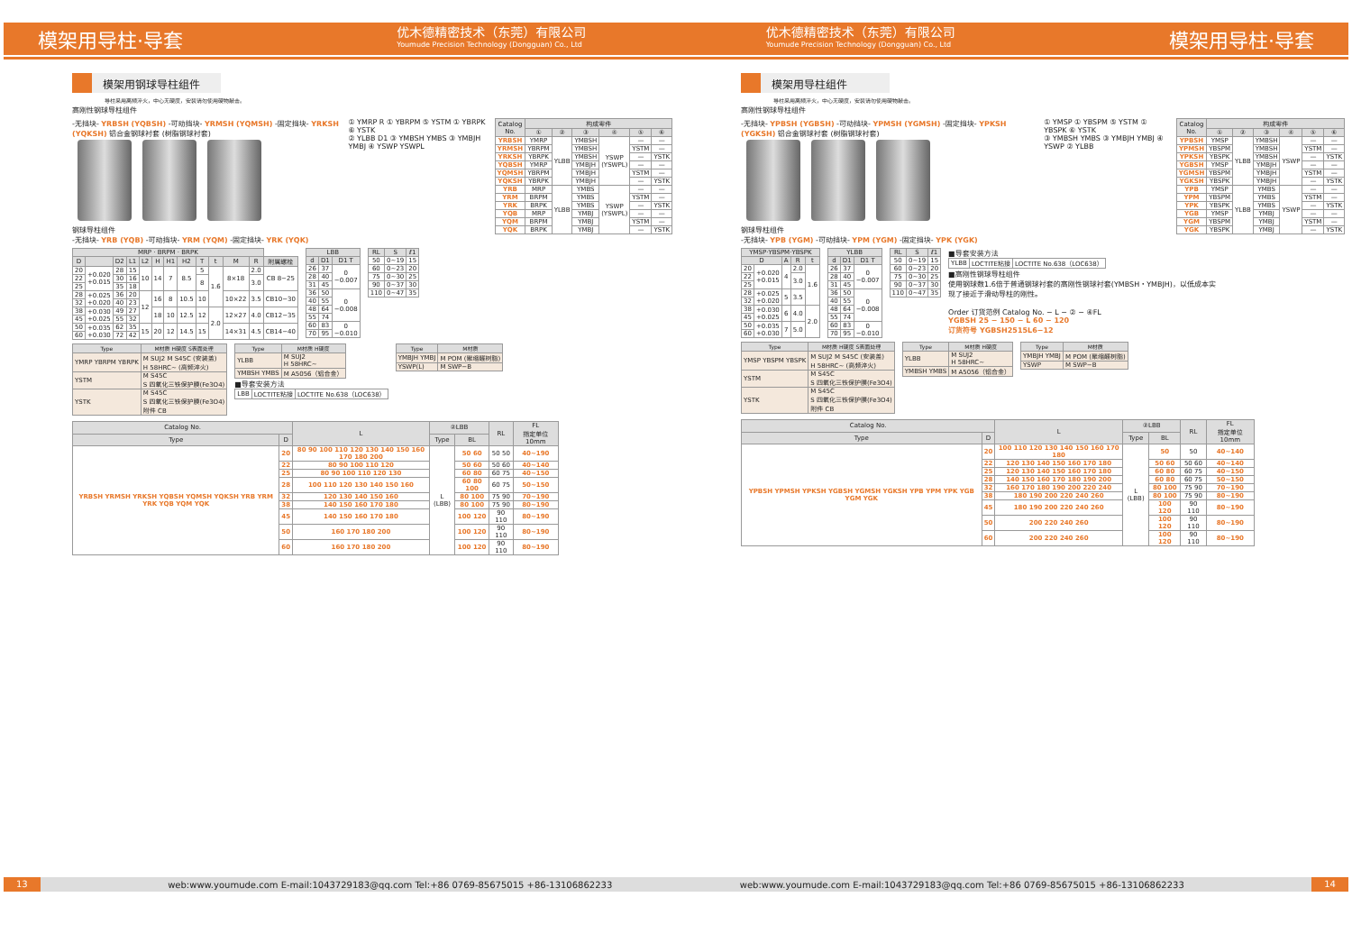模架用导柱·导套 优木德精密技术（东莞）有限公司
Youmude Precision Technology (Dongguan) Co., Ltd 优木德精密技术（东莞）有限公司
Youmude Precision Technology (Dongguan) Co., Ltd 模架用导柱·导套
模架用钢球导柱组件
导柱采用高频淬火，中心无硬度，安装请勿使用硬物敲击。
高刚性钢球导柱组件
-无挡块- YRBSH (YQBSH) -可动挡块- YRMSH (YQMSH) -固定挡块- YRKSH (YQKSH) 铝合金钢球衬套 (树脂钢球衬套)
钢球导柱组件
-无挡块- YRB (YQB) -可动挡块- YRM (YQM) -固定挡块- YRK (YQK)
① YMRP R ① YBRPM ⑤ YSTM ① YBRPK ⑥ YSTK
② YLBB D1 ③ YMBSH YMBS ③ YMBJH YMBJ ④ YSWP YSWPL
| Catalog No. | 构成零件 | | | | | |
| --- | --- | --- | --- | --- | --- | --- |
| | ① | ② | ③ | ④ | ⑤ | ⑥ |
| YRBSH | YMRP | YLBB | YMBSH | YSWP (YSWPL) | — | — |
| YRMSH | YBRPM | | YMBSH | | YSTM | — |
| YRKSH | YBRPK | | YMBSH | | — | YSTK |
| YQBSH | YMRP | | YMBJH | | — | — |
| YQMSH | YBRPM | | YMBJH | | YSTM | — |
| YQKSH | YBRPK | | YMBJH | | — | YSTK |
| YRB | MRP | YLBB | YMBS | YSWP (YSWPL) | — | — |
| YRM | BRPM | | YMBS | | YSTM | — |
| YRK | BRPK | | YMBS | | — | YSTK |
| YQB | MRP | | YMBJ | | — | — |
| YQM | BRPM | | YMBJ | | YSTM | — |
| YQK | BRPK | | YMBJ | | — | YSTK |
| MRP · BRPM · BRPK | | | | | | | | | | | | |
| --- | --- | --- | --- | --- | --- | --- | --- | --- | --- | --- | --- | --- |
| D | | D2 | L1 | L2 | H | H1 | H2 | T | t | M | R | 附属螺栓 |
| 20 | +0.020 +0.015 | 28 | 15 | 10 | 14 | 7 | 8.5 | 5 | 1.6 | 8×18 | 2.0 | CB 8−25 |
| 22 | | 30 | 16 | | | | | 8 | | | 3.0 | |
| 25 | | 35 | 18 | | | | | | | | | |
| 28 | +0.025 +0.020 | 36 | 20 | 12 | 16 | 8 | 10.5 | 10 | | 10×22 | 3.5 | CB10−30 |
| 32 | | 40 | 23 | | | | | | | | | |
| 38 | +0.030 +0.025 | 49 | 27 | | 18 | 10 | 12.5 | 12 | 2.0 | 12×27 | 4.0 | CB12−35 |
| 45 | | 55 | 32 | | | | | | | | | |
| 50 | +0.035 +0.030 | 62 | 35 | 15 | 20 | 12 | 14.5 | 15 | | 14×31 | 4.5 | CB14−40 |
| 60 | | 72 | 42 | | | | | | | | | |
| LBB | | |
| --- | --- | --- |
| d | D1 | D1 T |
| 26 | 37 | 0 −0.007 |
| 28 | 40 | |
| 31 | 45 | |
| 36 | 50 | 0 −0.008 |
| 40 | 55 | |
| 48 | 64 | |
| 55 | 74 | |
| 60 | 83 | 0 −0.010 |
| 70 | 95 | |
| RL | S | ℓ1 |
| --- | --- | --- |
| 50 | 0~19 | 15 |
| 60 | 0~23 | 20 |
| 75 | 0~30 | 25 |
| 90 | 0~37 | 30 |
| 110 | 0~47 | 35 |
| Type | M材质 H硬度 S表面处理 |
| --- | --- |
| YMRP YBRPM YBRPK | M SUJ2 M S45C (安装盖) H 58HRC~ (高频淬火) |
| YSTM | M S45C S 四氧化三铁保护膜(Fe3O4) |
| YSTK | M S45C S 四氧化三铁保护膜(Fe3O4) 附件 CB |
| Type | M材质 H硬度 |
| --- | --- |
| YLBB | M SUJ2 H 58HRC~ |
| YMBSH YMBS | M A5056（铝合金） |
■导套安装方法
| LBB | LOCTITE粘接 | LOCTITE No.638（LOC638） |
| Type | M材质 |
| --- | --- |
| YMBJH YMBJ | M POM (聚缩醛树脂) |
| YSWP(L) | M SWP−B |
| Catalog No. | | L | ②LBB | | RL | FL 指定单位10mm |
| --- | --- | --- | --- | --- | --- | --- |
| Type | D | | Type | BL | | |
| YRBSH YRMSH YRKSH YQBSH YQMSH YQKSH YRB YRM YRK YQB YQM YQK | 20 | 80 90 100 110 120 130 140 150 160 170 180 200 | L (LBB) | 50 60 | 50 50 | 40~190 |
| | 22 | 80 90 100 110 120 | | 50 60 | 50 60 | 40~140 |
| | 25 | 80 90 100 110 120 130 | | 60 80 | 60 75 | 40~150 |
| | 28 | 100 110 120 130 140 150 160 | | 60 80 100 | 60 75 | 50~150 |
| | 32 | 120 130 140 150 160 | | 80 100 | 75 90 | 70~190 |
| | 38 | 140 150 160 170 180 | | 80 100 | 75 90 | 80~190 |
| | 45 | 140 150 160 170 180 | | 100 120 | 90 110 | 80~190 |
| | 50 | 160 170 180 200 | | 100 120 | 90 110 | 80~190 |
| | 60 | 160 170 180 200 | | 100 120 | 90 110 | 80~190 |
模架用导柱组件
导柱采用高频淬火，中心无硬度，安装请勿使用硬物敲击。
高刚性钢球导柱组件
-无挡块- YPBSH (YGBSH) -可动挡块- YPMSH (YGMSH) -固定挡块- YPKSH (YGKSH) 铝合金钢球衬套 (树脂钢球衬套)
钢球导柱组件
-无挡块- YPB (YGM) -可动挡块- YPM (YGM) -固定挡块- YPK (YGK)
① YMSP ① YBSPM ⑤ YSTM ① YBSPK ⑥ YSTK
③ YMBSH YMBS ③ YMBJH YMBJ ④ YSWP ② YLBB
| Catalog No. | 构成零件 | | | | | |
| --- | --- | --- | --- | --- | --- | --- |
| | ① | ② | ③ | ④ | ⑤ | ⑥ |
| YPBSH | YMSP | YLBB | YMBSH | YSWP | — | — |
| YPMSH | YBSPM | | YMBSH | | YSTM | — |
| YPKSH | YBSPK | | YMBSH | | — | YSTK |
| YGBSH | YMSP | | YMBJH | | — | — |
| YGMSH | YBSPM | | YMBJH | | YSTM | — |
| YGKSH | YBSPK | | YMBJH | | — | YSTK |
| YPB | YMSP | YLBB | YMBS | YSWP | — | — |
| YPM | YBSPM | | YMBS | | YSTM | — |
| YPK | YBSPK | | YMBS | | — | YSTK |
| YGB | YMSP | | YMBJ | | — | — |
| YGM | YBSPM | | YMBJ | | YSTM | — |
| YGK | YBSPK | | YMBJ | | — | YSTK |
| YMSP·YBSPM·YBSPK | | | | |
| --- | --- | --- | --- | --- |
| D | | A | R | t |
| 20 | +0.020 +0.015 | 4 | 2.0 | 1.6 |
| 22 | | | 3.0 | |
| 25 | | | | |
| 28 | +0.025 +0.020 | 5 | 3.5 | |
| 32 | | | | |
| 38 | +0.030 +0.025 | 6 | 4.0 | 2.0 |
| 45 | | | | |
| 50 | +0.035 +0.030 | 7 | 5.0 | |
| 60 | | | | |
| YLBB | | |
| --- | --- | --- |
| d | D1 | D1 T |
| 26 | 37 | 0 −0.007 |
| 28 | 40 | |
| 31 | 45 | |
| 36 | 50 | 0 −0.008 |
| 40 | 55 | |
| 48 | 64 | |
| 55 | 74 | |
| 60 | 83 | 0 −0.010 |
| 70 | 95 | |
| RL | S | ℓ1 |
| --- | --- | --- |
| 50 | 0~19 | 15 |
| 60 | 0~23 | 20 |
| 75 | 0~30 | 25 |
| 90 | 0~37 | 30 |
| 110 | 0~47 | 35 |
■导套安装方法
| YLBB | LOCTITE粘接 | LOCTITE No.638（LOC638） |
■高刚性钢球导柱组件
使用钢球数1.6倍于普通钢球衬套的高刚性钢球衬套(YMBSH・YMBJH)，以低成本实现了接近于滑动导柱的刚性。
Order 订货范例 Catalog No. − L − ② − ④FL
YGBSH 25 − 150 − L 60 − 120
订货符号 YGBSH2515L6−12
| Type | M材质 H硬度 S表面处理 |
| --- | --- |
| YMSP YBSPM YBSPK | M SUJ2 M S45C (安装盖) H 58HRC~ (高频淬火) |
| YSTM | M S45C S 四氧化三铁保护膜(Fe3O4) |
| YSTK | M S45C S 四氧化三铁保护膜(Fe3O4) 附件 CB |
| Type | M材质 H硬度 |
| --- | --- |
| YLBB | M SUJ2 H 58HRC~ |
| YMBSH YMBS | M A5056（铝合金） |
| Type | M材质 |
| --- | --- |
| YMBJH YMBJ | M POM (聚缩醛树脂) |
| YSWP | M SWP−B |
| Catalog No. | | L | ②LBB | | RL | FL 指定单位10mm |
| --- | --- | --- | --- | --- | --- | --- |
| Type | D | | Type | BL | | |
| YPBSH YPMSH YPKSH YGBSH YGMSH YGKSH YPB YPM YPK YGB YGM YGK | 20 | 100 110 120 130 140 150 160 170 180 | L (LBB) | 50 | 50 | 40~140 |
| | 22 | 120 130 140 150 160 170 180 | | 50 60 | 50 60 | 40~140 |
| | 25 | 120 130 140 150 160 170 180 | | 60 80 | 60 75 | 40~150 |
| | 28 | 140 150 160 170 180 190 200 | | 60 80 | 60 75 | 50~150 |
| | 32 | 160 170 180 190 200 220 240 | | 80 100 | 75 90 | 70~190 |
| | 38 | 180 190 200 220 240 260 | | 80 100 | 75 90 | 80~190 |
| | 45 | 180 190 200 220 240 260 | | 100 120 | 90 110 | 80~190 |
| | 50 | 200 220 240 260 | | 100 120 | 90 110 | 80~190 |
| | 60 | 200 220 240 260 | | 100 120 | 90 110 | 80~190 |
13 web:www.youmude.com E-mail:1043729183@qq.com Tel:+86 0769-85675015 +86-13106862233 web:www.youmude.com E-mail:1043729183@qq.com Tel:+86 0769-85675015 +86-13106862233 14